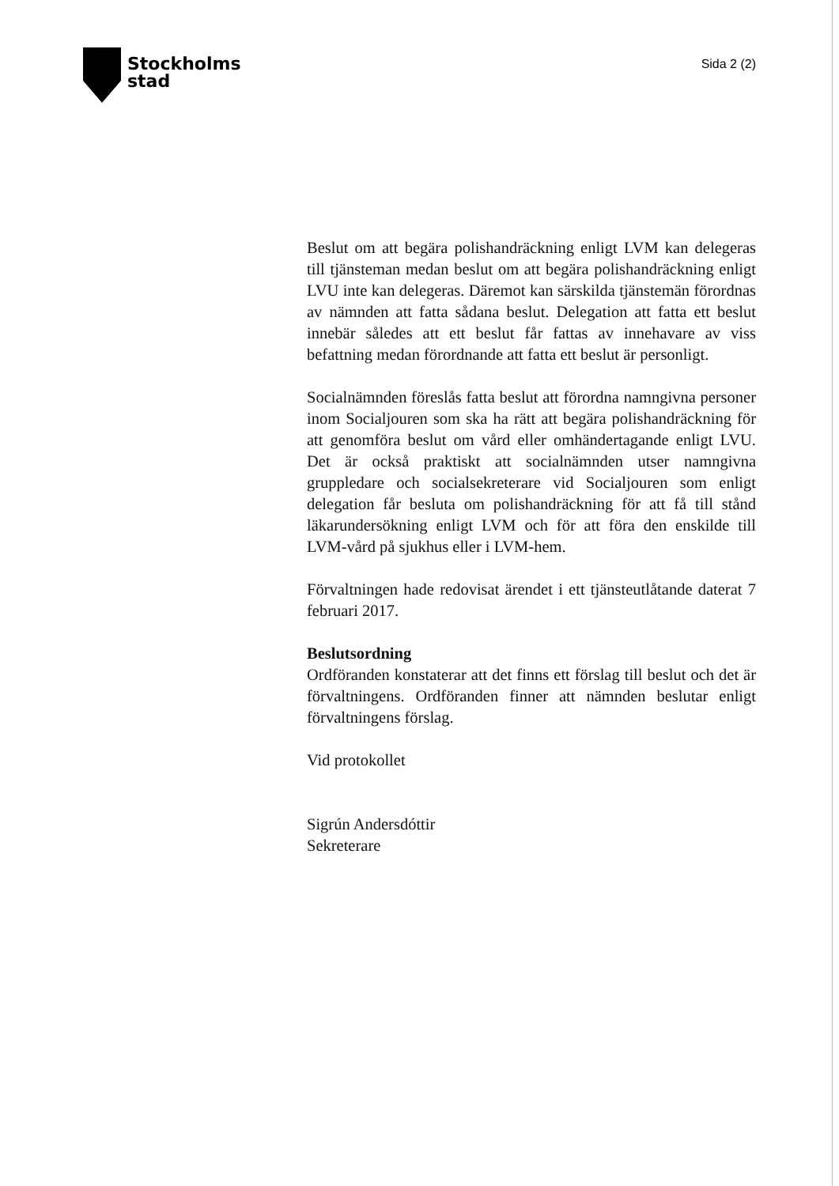Stockholms
stad
Sida 2 (2)
Beslut om att begära polishandräckning enligt LVM kan delegeras till tjänsteman medan beslut om att begära polishandräckning enligt LVU inte kan delegeras. Däremot kan särskilda tjänstemän förordnas av nämnden att fatta sådana beslut. Delegation att fatta ett beslut innebär således att ett beslut får fattas av innehavare av viss befattning medan förordnande att fatta ett beslut är personligt.
Socialnämnden föreslås fatta beslut att förordna namngivna personer inom Socialjouren som ska ha rätt att begära polishandräckning för att genomföra beslut om vård eller omhändertagande enligt LVU. Det är också praktiskt att socialnämnden utser namngivna gruppledare och socialsekreterare vid Socialjouren som enligt delegation får besluta om polishandräckning för att få till stånd läkarundersökning enligt LVM och för att föra den enskilde till LVM-vård på sjukhus eller i LVM-hem.
Förvaltningen hade redovisat ärendet i ett tjänsteutlåtande daterat 7 februari 2017.
Beslutsordning
Ordföranden konstaterar att det finns ett förslag till beslut och det är förvaltningens. Ordföranden finner att nämnden beslutar enligt förvaltningens förslag.
Vid protokollet
Sigrún Andersdóttir
Sekreterare